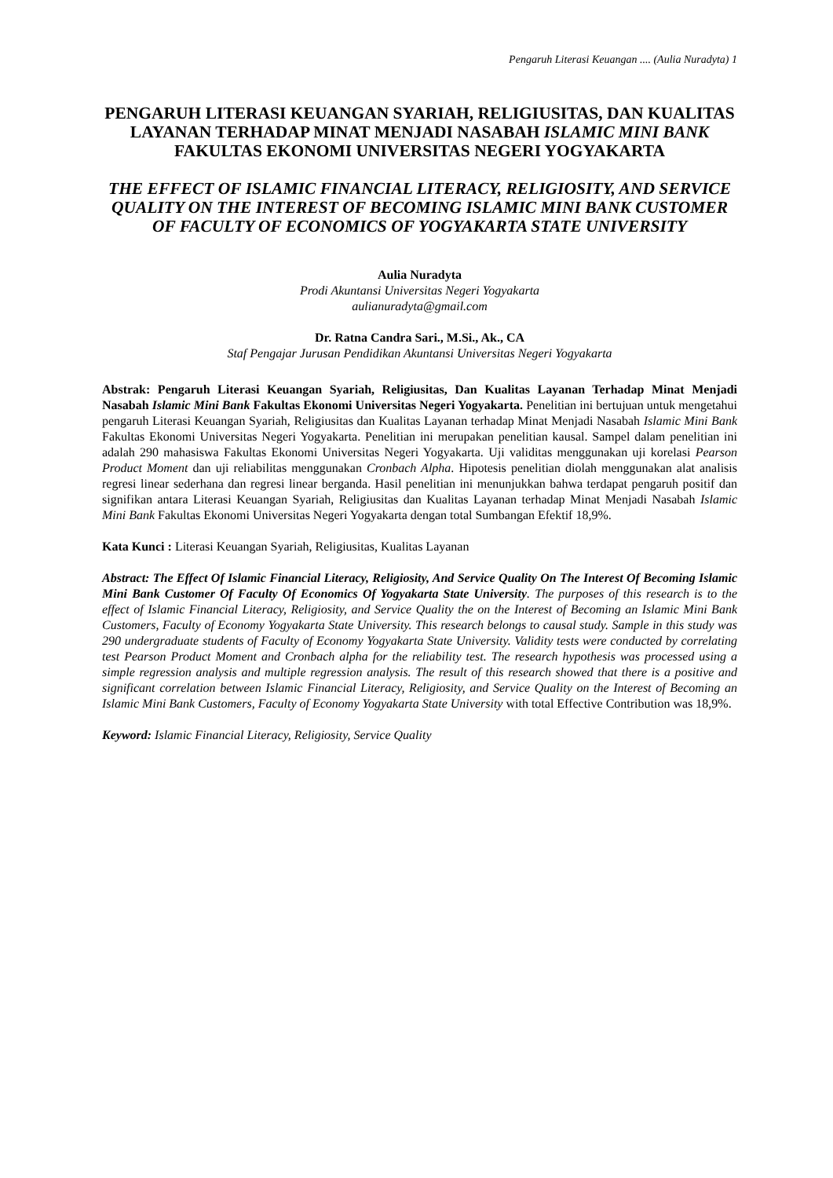Pengaruh Literasi Keuangan .... (Aulia Nuradyta) 1
PENGARUH LITERASI KEUANGAN SYARIAH, RELIGIUSITAS, DAN KUALITAS LAYANAN TERHADAP MINAT MENJADI NASABAH ISLAMIC MINI BANK FAKULTAS EKONOMI UNIVERSITAS NEGERI YOGYAKARTA
THE EFFECT OF ISLAMIC FINANCIAL LITERACY, RELIGIOSITY, AND SERVICE QUALITY ON THE INTEREST OF BECOMING ISLAMIC MINI BANK CUSTOMER OF FACULTY OF ECONOMICS OF YOGYAKARTA STATE UNIVERSITY
Aulia Nuradyta
Prodi Akuntansi Universitas Negeri Yogyakarta
aulianuradyta@gmail.com
Dr. Ratna Candra Sari., M.Si., Ak., CA
Staf Pengajar Jurusan Pendidikan Akuntansi Universitas Negeri Yogyakarta
Abstrak: Pengaruh Literasi Keuangan Syariah, Religiusitas, Dan Kualitas Layanan Terhadap Minat Menjadi Nasabah Islamic Mini Bank Fakultas Ekonomi Universitas Negeri Yogyakarta. Penelitian ini bertujuan untuk mengetahui pengaruh Literasi Keuangan Syariah, Religiusitas dan Kualitas Layanan terhadap Minat Menjadi Nasabah Islamic Mini Bank Fakultas Ekonomi Universitas Negeri Yogyakarta. Penelitian ini merupakan penelitian kausal. Sampel dalam penelitian ini adalah 290 mahasiswa Fakultas Ekonomi Universitas Negeri Yogyakarta. Uji validitas menggunakan uji korelasi Pearson Product Moment dan uji reliabilitas menggunakan Cronbach Alpha. Hipotesis penelitian diolah menggunakan alat analisis regresi linear sederhana dan regresi linear berganda. Hasil penelitian ini menunjukkan bahwa terdapat pengaruh positif dan signifikan antara Literasi Keuangan Syariah, Religiusitas dan Kualitas Layanan terhadap Minat Menjadi Nasabah Islamic Mini Bank Fakultas Ekonomi Universitas Negeri Yogyakarta dengan total Sumbangan Efektif 18,9%.
Kata Kunci : Literasi Keuangan Syariah, Religiusitas, Kualitas Layanan
Abstract: The Effect Of Islamic Financial Literacy, Religiosity, And Service Quality On The Interest Of Becoming Islamic Mini Bank Customer Of Faculty Of Economics Of Yogyakarta State University. The purposes of this research is to the effect of Islamic Financial Literacy, Religiosity, and Service Quality the on the Interest of Becoming an Islamic Mini Bank Customers, Faculty of Economy Yogyakarta State University. This research belongs to causal study. Sample in this study was 290 undergraduate students of Faculty of Economy Yogyakarta State University. Validity tests were conducted by correlating test Pearson Product Moment and Cronbach alpha for the reliability test. The research hypothesis was processed using a simple regression analysis and multiple regression analysis. The result of this research showed that there is a positive and significant correlation between Islamic Financial Literacy, Religiosity, and Service Quality on the Interest of Becoming an Islamic Mini Bank Customers, Faculty of Economy Yogyakarta State University with total Effective Contribution was 18,9%.
Keyword: Islamic Financial Literacy, Religiosity, Service Quality